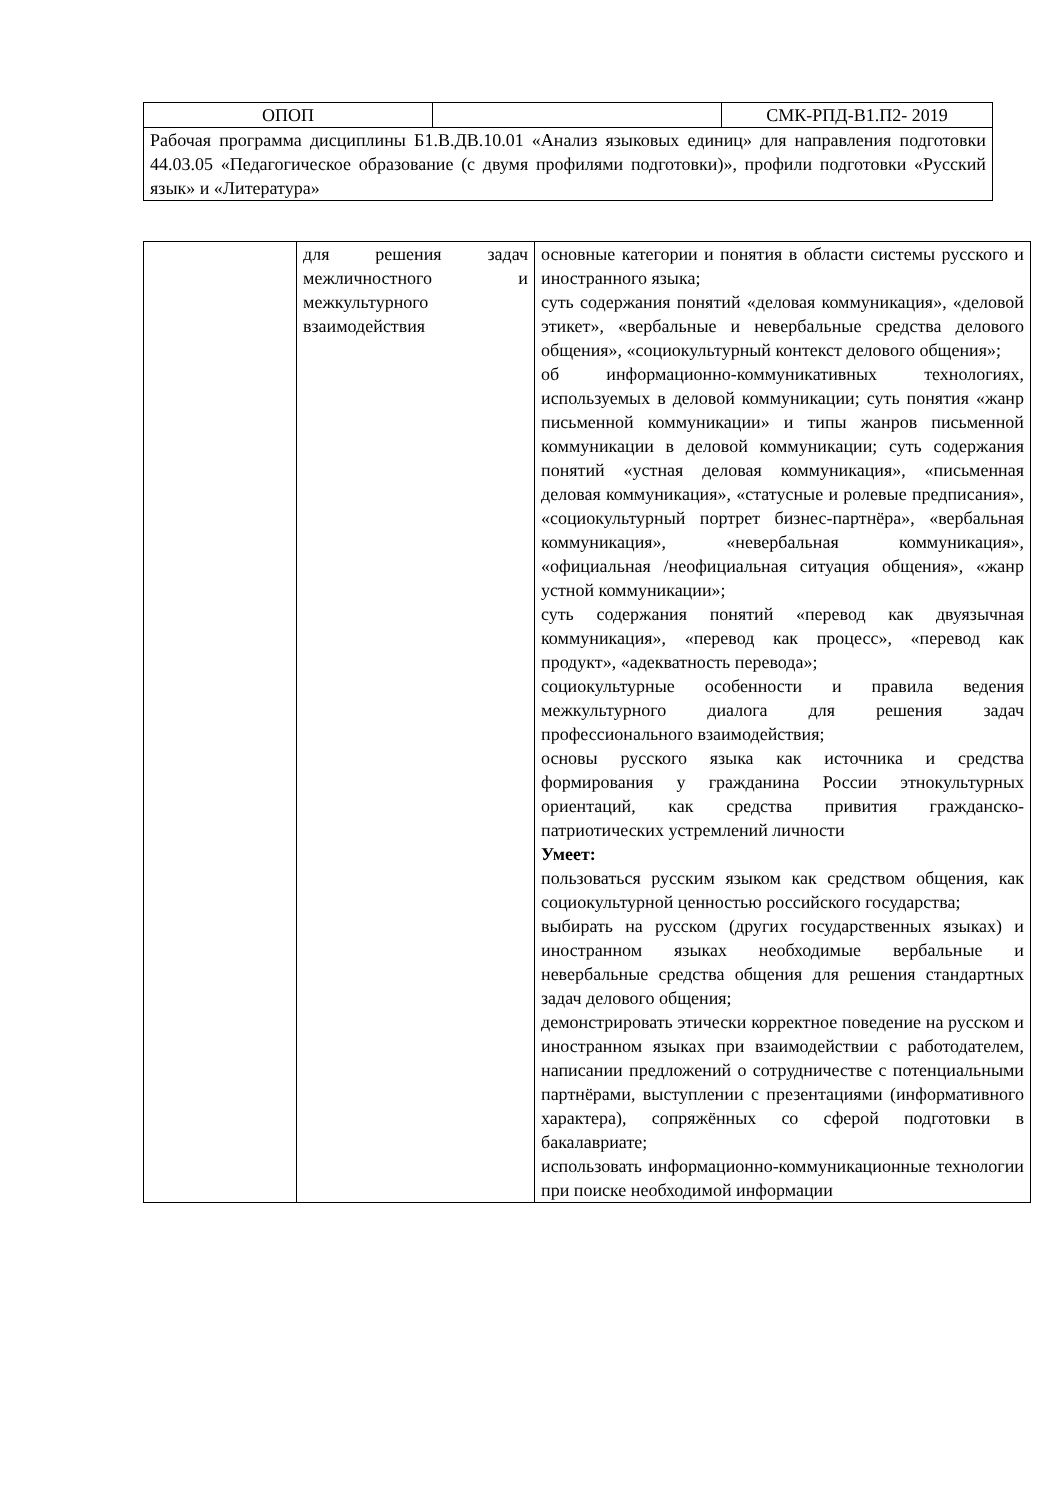| ОПОП | | СМК-РПД-В1.П2- 2019 |
| Рабочая программа дисциплины Б1.В.ДВ.10.01 «Анализ языковых единиц» для направления подготовки 44.03.05 «Педагогическое образование (с двумя профилями подготовки)», профили подготовки «Русский язык» и «Литература» | | |
| | для решения задач межличностного и межкультурного взаимодействия | основные категории и понятия в области системы русского и иностранного языка; суть содержания понятий «деловая коммуникация», «деловой этикет», «вербальные и невербальные средства делового общения», «социокультурный контекст делового общения»; об информационно-коммуникативных технологиях, используемых в деловой коммуникации; суть понятия «жанр письменной коммуникации» и типы жанров письменной коммуникации в деловой коммуникации; суть содержания понятий «устная деловая коммуникация», «письменная деловая коммуникация», «статусные и ролевые предписания», «социокультурный портрет бизнес-партнёра», «вербальная коммуникация», «невербальная коммуникация», «официальная /неофициальная ситуация общения», «жанр устной коммуникации»; суть содержания понятий «перевод как двуязычная коммуникация», «перевод как процесс», «перевод как продукт», «адекватность перевода»; социокультурные особенности и правила ведения межкультурного диалога для решения задач профессионального взаимодействия; основы русского языка как источника и средства формирования у гражданина России этнокультурных ориентаций, как средства привития гражданско-патриотических устремлений личности Умеет: пользоваться русским языком как средством общения, как социокультурной ценностью российского государства; выбирать на русском (других государственных языках) и иностранном языках необходимые вербальные и невербальные средства общения для решения стандартных задач делового общения; демонстрировать этически корректное поведение на русском и иностранном языках при взаимодействии с работодателем, написании предложений о сотрудничестве с потенциальными партнёрами, выступлении с презентациями (информативного характера), сопряжённых со сферой подготовки в бакалавриате; использовать информационно-коммуникационные технологии при поиске необходимой информации |